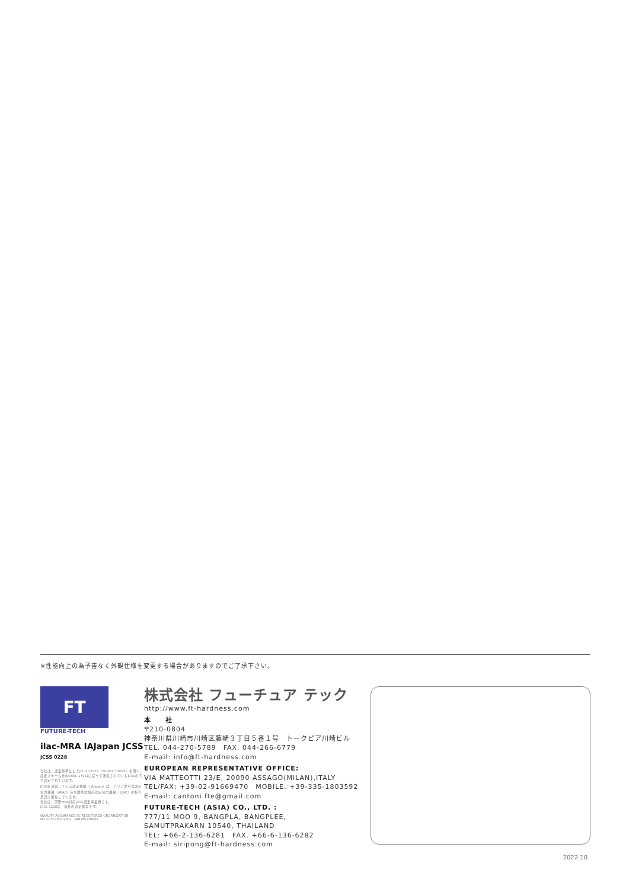※性能向上の為予告なく外観仕様を変更する場合がありますのでご了承下さい。
FT
FUTURE-TECH
ilac-MRA IAJapan JCSS JCSS 0228
当社は、認定基準としてJIS Q 17025（ISO/IEC 17025）を用い、認定スキームをISO/IEC 17011に従って運営されているJCSSの下で認定されています。
JCSSを運営している認定機関（IAJapan）は、アジア太平洋認定協力機構（APAC）及び国際試験所認定協力機構（ILAC）の相互承認に署名しています。
当社は、国際MRA対応JCSS認定事業者です。
JCSS 0228は、当社の認定番号です。
QUALITY ASSURANCE JIC REGISTERED ORGANIZATION No.1172−ISO 9001 JAB MS CM002
株式会社 フューチュア テック
http://www.ft-hardness.com
本　　社
〒210-0804
神奈川県川崎市川崎区藤崎３丁目５番１号　トークピア川崎ビル
TEL. 044-270-5789　FAX. 044-266-6779
E-mail: info@ft-hardness.com
EUROPEAN REPRESENTATIVE OFFICE:
VIA MATTEOTTI 23/E, 20090 ASSAGO(MILAN),ITALY
TEL/FAX: +39-02-91669470　MOBILE. +39-335-1803592
E-mail: cantoni.fte@gmail.com
FUTURE-TECH (ASIA) CO., LTD. :
777/11 MOO 9, BANGPLA, BANGPLEE,
SAMUTPRAKARN 10540, THAILAND
TEL: +66-2-136-6281　FAX. +66-6-136-6282
E-mail: siripong@ft-hardness.com
2022.10